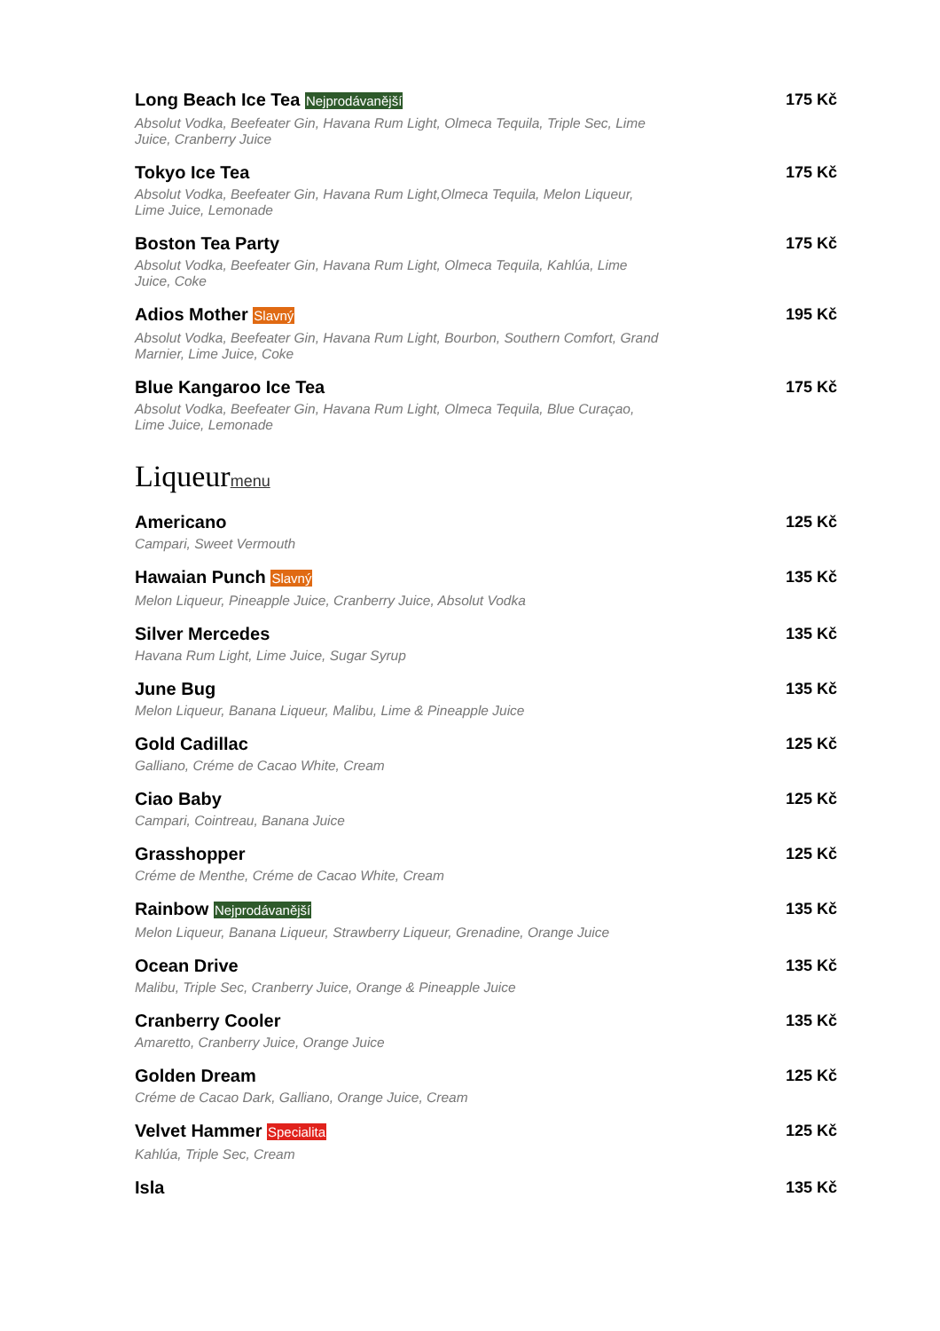Long Beach Ice Tea Nejprodávanější
Absolut Vodka, Beefeater Gin, Havana Rum Light, Olmeca Tequila, Triple Sec, Lime Juice, Cranberry Juice
175 Kč
Tokyo Ice Tea
Absolut Vodka, Beefeater Gin, Havana Rum Light,Olmeca Tequila, Melon Liqueur, Lime Juice, Lemonade
175 Kč
Boston Tea Party
Absolut Vodka, Beefeater Gin, Havana Rum Light, Olmeca Tequila, Kahlúa, Lime Juice, Coke
175 Kč
Adios Mother Slavný
Absolut Vodka, Beefeater Gin, Havana Rum Light, Bourbon, Southern Comfort, Grand Marnier, Lime Juice, Coke
195 Kč
Blue Kangaroo Ice Tea
Absolut Vodka, Beefeater Gin, Havana Rum Light, Olmeca Tequila, Blue Curaçao, Lime Juice, Lemonade
175 Kč
Liqueurmenu
Americano
Campari, Sweet Vermouth
125 Kč
Hawaian Punch Slavný
Melon Liqueur, Pineapple Juice, Cranberry Juice, Absolut Vodka
135 Kč
Silver Mercedes
Havana Rum Light, Lime Juice, Sugar Syrup
135 Kč
June Bug
Melon Liqueur, Banana Liqueur, Malibu, Lime & Pineapple Juice
135 Kč
Gold Cadillac
Galliano, Créme de Cacao White, Cream
125 Kč
Ciao Baby
Campari, Cointreau, Banana Juice
125 Kč
Grasshopper
Créme de Menthe, Créme de Cacao White, Cream
125 Kč
Rainbow Nejprodávanější
Melon Liqueur, Banana Liqueur, Strawberry Liqueur, Grenadine, Orange Juice
135 Kč
Ocean Drive
Malibu, Triple Sec, Cranberry Juice, Orange & Pineapple Juice
135 Kč
Cranberry Cooler
Amaretto, Cranberry Juice, Orange Juice
135 Kč
Golden Dream
Créme de Cacao Dark, Galliano, Orange Juice, Cream
125 Kč
Velvet Hammer Specialita
Kahlúa, Triple Sec, Cream
125 Kč
Isla 135 Kč